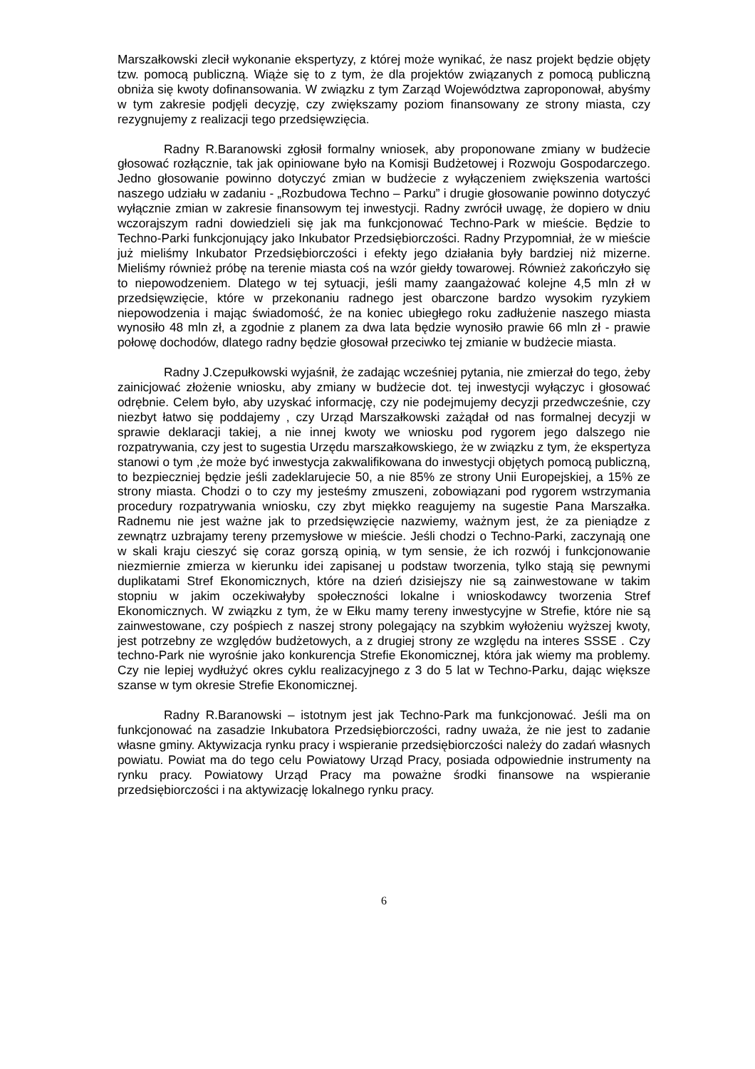Marszałkowski zlecił wykonanie ekspertyzy, z której może wynikać, że nasz projekt będzie objęty tzw. pomocą publiczną. Wiąże się to z tym, że dla projektów związanych z pomocą publiczną obniża się kwoty dofinansowania. W związku z tym Zarząd Województwa zaproponował, abyśmy w tym zakresie podjęli decyzję, czy zwiększamy poziom finansowany ze strony miasta, czy rezygnujemy z realizacji tego przedsięwzięcia.
Radny R.Baranowski zgłosił formalny wniosek, aby proponowane zmiany w budżecie głosować rozłącznie, tak jak opiniowane było na Komisji Budżetowej i Rozwoju Gospodarczego. Jedno głosowanie powinno dotyczyć zmian w budżecie z wyłączeniem zwiększenia wartości naszego udziału w zadaniu - „Rozbudowa Techno – Parku” i drugie głosowanie powinno dotyczyć wyłącznie zmian w zakresie finansowym tej inwestycji. Radny zwrócił uwagę, że dopiero w dniu wczorajszym radni dowiedzieli się jak ma funkcjonować Techno-Park w mieście. Będzie to Techno-Parki funkcjonujący jako Inkubator Przedsiębiorczości. Radny Przypomniał, że w mieście już mieliśmy Inkubator Przedsiębiorczości i efekty jego działania były bardziej niż mizerne. Mieliśmy również próbę na terenie miasta coś na wzór giełdy towarowej. Również zakończyło się to niepowodzeniem. Dlatego w tej sytuacji, jeśli mamy zaangażować kolejne 4,5 mln zł w przedsięwzięcie, które w przekonaniu radnego jest obarczone bardzo wysokim ryzykiem niepowodzenia i mając świadomość, że na koniec ubiegłego roku zadłużenie naszego miasta wynosiło 48 mln zł, a zgodnie z planem za dwa lata będzie wynosiło prawie 66 mln zł - prawie połowę dochodów, dlatego radny będzie głosował przeciwko tej zmianie w budżecie miasta.
Radny J.Czepułkowski wyjaśnił, że zadając wcześniej pytania, nie zmierzał do tego, żeby zainicjować złożenie wniosku, aby zmiany w budżecie dot. tej inwestycji wyłączyc i głosować odrębnie. Celem było, aby uzyskać informację, czy nie podejmujemy decyzji przedwcześnie, czy niezbyt łatwo się poddajemy , czy Urząd Marszałkowski zażądał od nas formalnej decyzji w sprawie deklaracji takiej, a nie innej kwoty we wniosku pod rygorem jego dalszego nie rozpatrywania, czy jest to sugestia Urzędu marszałkowskiego, że w związku z tym, że ekspertyza stanowi o tym ,że może być inwestycja zakwalifikowana do inwestycji objętych pomocą publiczną, to bezpieczniej będzie jeśli zadeklarujecie 50, a nie 85% ze strony Unii Europejskiej, a 15% ze strony miasta. Chodzi o to czy my jesteśmy zmuszeni, zobowiązani pod rygorem wstrzymania procedury rozpatrywania wniosku, czy zbyt miękko reagujemy na sugestie Pana Marszałka. Radnemu nie jest ważne jak to przedsięwzięcie nazwiemy, ważnym jest, że za pieniądze z zewnątrz uzbrajamy tereny przemysłowe w mieście. Jeśli chodzi o Techno-Parki, zaczynają one w skali kraju cieszyć się coraz gorszą opinią, w tym sensie, że ich rozwój i funkcjonowanie niezmiernie zmierza w kierunku idei zapisanej u podstaw tworzenia, tylko stają się pewnymi duplikatami Stref Ekonomicznych, które na dzień dzisiejszy nie są zainwestowane w takim stopniu w jakim oczekiwałyby społeczności lokalne i wnioskodawcy tworzenia Stref Ekonomicznych. W związku z tym, że w Ełku mamy tereny inwestycyjne w Strefie, które nie są zainwestowane, czy pośpiech z naszej strony polegający na szybkim wyłożeniu wyższej kwoty, jest potrzebny ze względów budżetowych, a z drugiej strony ze względu na interes SSSE . Czy techno-Park nie wyrośnie jako konkurencja Strefie Ekonomicznej, która jak wiemy ma problemy. Czy nie lepiej wydłużyć okres cyklu realizacyjnego z 3 do 5 lat w Techno-Parku, dając większe szanse w tym okresie Strefie Ekonomicznej.
Radny R.Baranowski – istotnym jest jak Techno-Park ma funkcjonować. Jeśli ma on funkcjonować na zasadzie Inkubatora Przedsiębiorczości, radny uważa, że nie jest to zadanie własne gminy. Aktywizacja rynku pracy i wspieranie przedsiębiorczości należy do zadań własnych powiatu. Powiat ma do tego celu Powiatowy Urząd Pracy, posiada odpowiednie instrumenty na rynku pracy. Powiatowy Urząd Pracy ma poważne środki finansowe na wspieranie przedsiębiorczości i na aktywizację lokalnego rynku pracy.
6